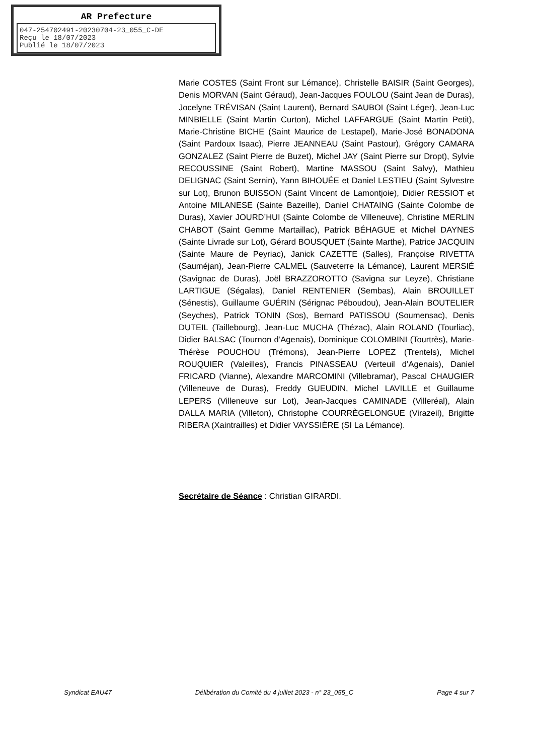AR Prefecture
047-254702491-20230704-23_055_C-DE
Reçu le 18/07/2023
Publié le 18/07/2023
Marie COSTES (Saint Front sur Lémance), Christelle BAISIR (Saint Georges), Denis MORVAN (Saint Géraud), Jean-Jacques FOULOU (Saint Jean de Duras), Jocelyne TRÉVISAN (Saint Laurent), Bernard SAUBOI (Saint Léger), Jean-Luc MINBIELLE (Saint Martin Curton), Michel LAFFARGUE (Saint Martin Petit), Marie-Christine BICHE (Saint Maurice de Lestapel), Marie-José BONADONA (Saint Pardoux Isaac), Pierre JEANNEAU (Saint Pastour), Grégory CAMARA GONZALEZ (Saint Pierre de Buzet), Michel JAY (Saint Pierre sur Dropt), Sylvie RECOUSSINE (Saint Robert), Martine MASSOU (Saint Salvy), Mathieu DELIGNAC (Saint Sernin), Yann BIHOUÉE et Daniel LESTIEU (Saint Sylvestre sur Lot), Brunon BUISSON (Saint Vincent de Lamontjoie), Didier RESSIOT et Antoine MILANESE (Sainte Bazeille), Daniel CHATAING (Sainte Colombe de Duras), Xavier JOURD’HUI (Sainte Colombe de Villeneuve), Christine MERLIN CHABOT (Saint Gemme Martaillac), Patrick BÉHAGUE et Michel DAYNES (Sainte Livrade sur Lot), Gérard BOUSQUET (Sainte Marthe), Patrice JACQUIN (Sainte Maure de Peyriac), Janick CAZETTE (Salles), Françoise RIVETTA (Sauméjan), Jean-Pierre CALMEL (Sauveterre la Lémance), Laurent MERSIÉ (Savignac de Duras), Joël BRAZZOROTTO (Savigna sur Leyze), Christiane LARTIGUE (Ségalas), Daniel RENTENIER (Sembas), Alain BROUILLET (Sénestis), Guillaume GUÉRIN (Sérignac Péboudou), Jean-Alain BOUTELIER (Seyches), Patrick TONIN (Sos), Bernard PATISSOU (Soumensac), Denis DUTEIL (Taillebourg), Jean-Luc MUCHA (Thézac), Alain ROLAND (Tourliac), Didier BALSAC (Tournon d’Agenais), Dominique COLOMBINI (Tourtrès), Marie-Thérèse POUCHOU (Trémons), Jean-Pierre LOPEZ (Trentels), Michel ROUQUIER (Valeilles), Francis PINASSEAU (Verteuil d’Agenais), Daniel FRICARD (Vianne), Alexandre MARCOMINI (Villebramar), Pascal CHAUGIER (Villeneuve de Duras), Freddy GUEUDIN, Michel LAVILLE et Guillaume LEPERS (Villeneuve sur Lot), Jean-Jacques CAMINADE (Villeréal), Alain DALLA MARIA (Villeton), Christophe COURRÈGELONGUE (Virazeil), Brigitte RIBERA (Xaintrailles) et Didier VAYSSIÈRE (SI La Lémance).
Secrétaire de Séance : Christian GIRARDI.
Syndicat EAU47 Délibération du Comité du 4 juillet 2023 - n° 23_055_C Page 4 sur 7